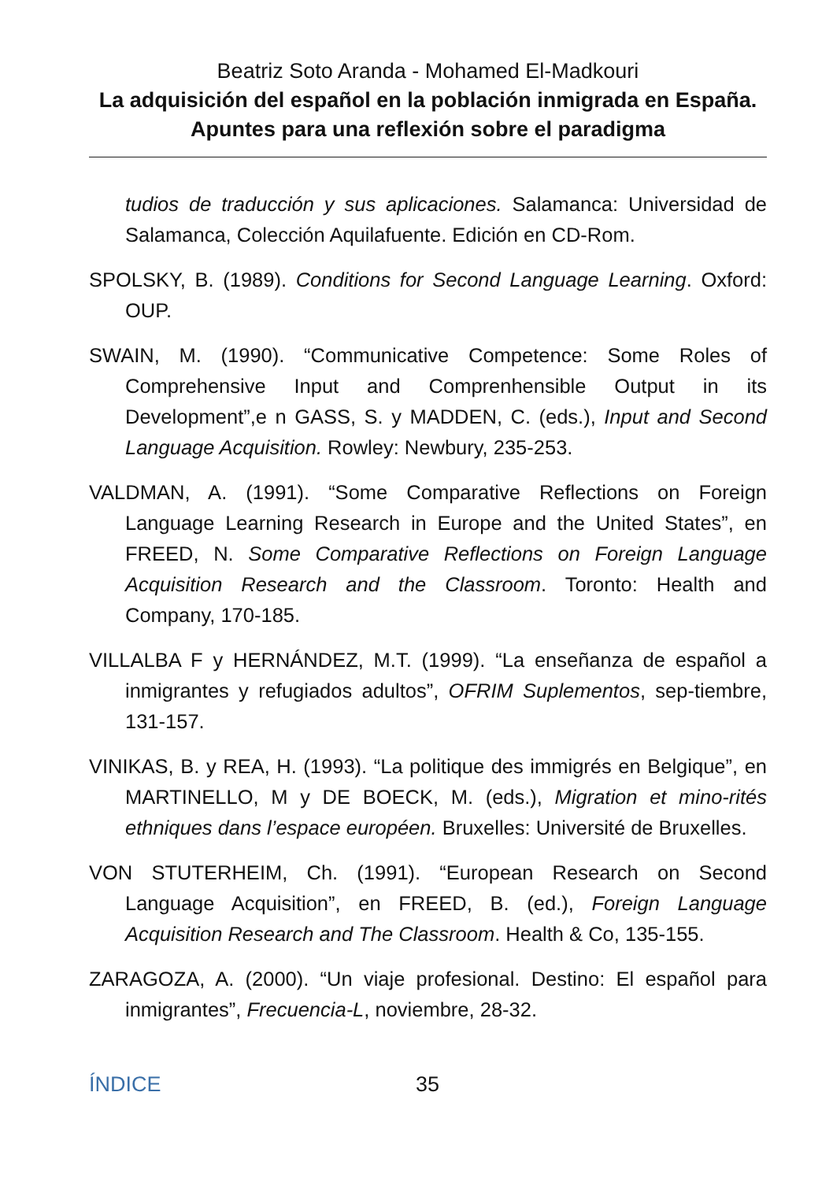Beatriz Soto Aranda - Mohamed El-Madkouri
La adquisición del español en la población inmigrada en España. Apuntes para una reflexión sobre el paradigma
tudios de traducción y sus aplicaciones. Salamanca: Universidad de Salamanca, Colección Aquilafuente. Edición en CD-Rom.
SPOLSKY, B. (1989). Conditions for Second Language Learning. Oxford: OUP.
SWAIN, M. (1990). “Communicative Competence: Some Roles of Comprehensive Input and Comprenhensible Output in its Development”,e n GASS, S. y MADDEN, C. (eds.), Input and Second Language Acquisition. Rowley: Newbury, 235-253.
VALDMAN, A. (1991). “Some Comparative Reflections on Foreign Language Learning Research in Europe and the United States”, en FREED, N. Some Comparative Reflections on Foreign Language Acquisition Research and the Classroom. Toronto: Health and Company, 170-185.
VILLALBA F y HERNÁNDEZ, M.T. (1999). “La enseñanza de español a inmigrantes y refugiados adultos”, OFRIM Suplementos, sep-tiembre, 131-157.
VINIKAS, B. y REA, H. (1993). “La politique des immigrés en Belgique”, en MARTINELLO, M y DE BOECK, M. (eds.), Migration et mino-rités ethniques dans l’espace européen. Bruxelles: Université de Bruxelles.
VON STUTERHEIM, Ch. (1991). “European Research on Second Language Acquisition”, en FREED, B. (ed.), Foreign Language Acquisition Research and The Classroom. Health & Co, 135-155.
ZARAGOZA, A. (2000). “Un viaje profesional. Destino: El español para inmigrantes”, Frecuencia-L, noviembre, 28-32.
ÍNDICE 35